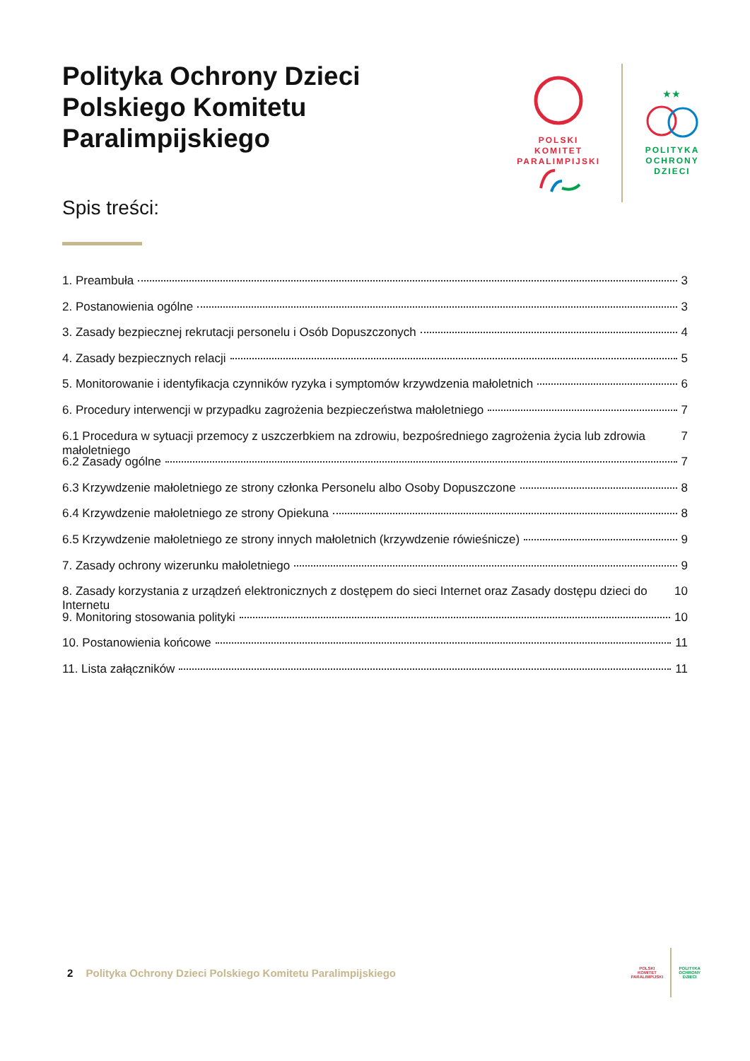Polityka Ochrony Dzieci
Polskiego Komitetu Paralimpijskiego
Spis treści:
POLSKI
KOMITET
PARALIMPIJSKI
★★
POLITYKA
OCHRONY
DZIECI
1. Preambuła 3
2. Postanowienia ogólne 3
3. Zasady bezpiecznej rekrutacji personelu i Osób Dopuszczonych 4
4. Zasady bezpiecznych relacji 5
5. Monitorowanie i identyfikacja czynników ryzyka i symptomów krzywdzenia małoletnich 6
6. Procedury interwencji w przypadku zagrożenia bezpieczeństwa małoletniego 7
6.1 Procedura w sytuacji przemocy z uszczerbkiem na zdrowiu, bezpośredniego zagrożenia życia lub zdrowia małoletniego 7
6.2 Zasady ogólne 7
6.3 Krzywdzenie małoletniego ze strony członka Personelu albo Osoby Dopuszczone 8
6.4 Krzywdzenie małoletniego ze strony Opiekuna 8
6.5 Krzywdzenie małoletniego ze strony innych małoletnich (krzywdzenie rówieśnicze) 9
7. Zasady ochrony wizerunku małoletniego 9
8. Zasady korzystania z urządzeń elektronicznych z dostępem do sieci Internet oraz Zasady dostępu dzieci do Internetu 10
9. Monitoring stosowania polityki 10
10. Postanowienia końcowe 11
11. Lista załączników 11
2 Polityka Ochrony Dzieci Polskiego Komitetu Paralimpijskiego
POLSKI
KOMITET
PARALIMPIJSKI
POLITYKA
OCHRONY
DZIECI